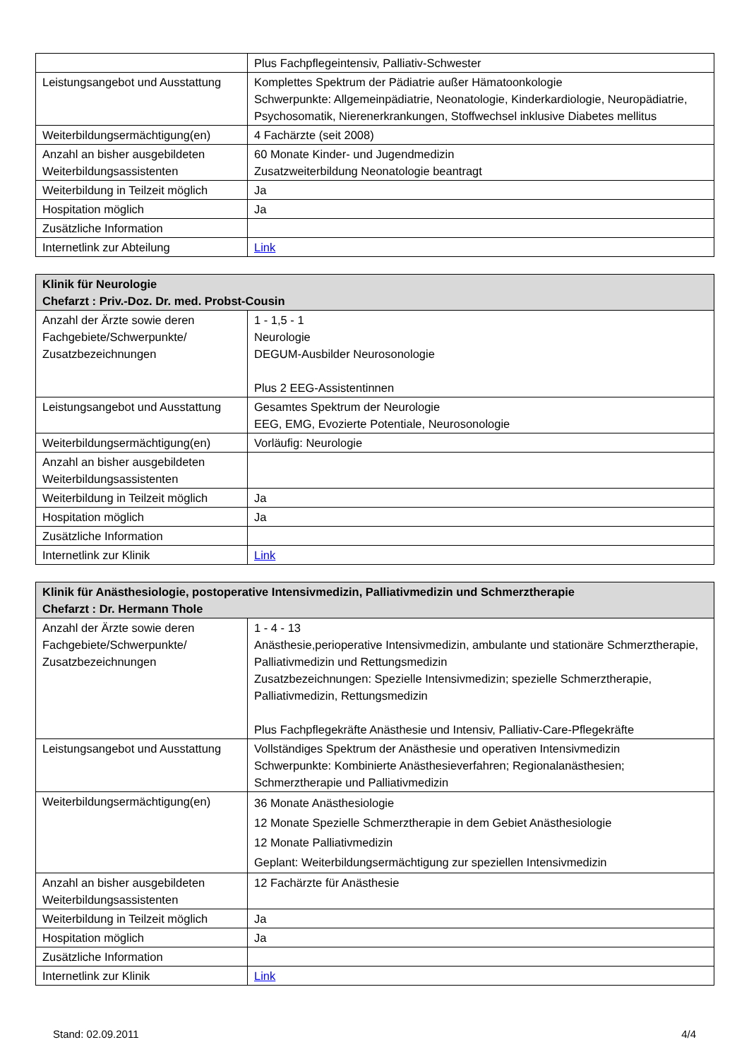| | Plus Fachpflegeintensiv, Palliativ-Schwester |
| Leistungsangebot und Ausstattung | Komplettes Spektrum der Pädiatrie außer Hämatoonkologie Schwerpunkte: Allgemeinpädiatrie, Neonatologie, Kinderkardiologie, Neuropädiatrie, Psychosomatik, Nierenerkrankungen, Stoffwechsel inklusive Diabetes mellitus |
| Weiterbildungsermächtigung(en) | 4 Fachärzte (seit 2008) |
| Anzahl an bisher ausgebildeten Weiterbildungsassistenten | 60 Monate Kinder- und Jugendmedizin Zusatzweiterbildung Neonatologie beantragt |
| Weiterbildung in Teilzeit möglich | Ja |
| Hospitation möglich | Ja |
| Zusätzliche Information | |
| Internetlink zur Abteilung | Link |
| Klinik für Neurologie Chefarzt : Priv.-Doz. Dr. med. Probst-Cousin | |
| --- | --- |
| Anzahl der Ärzte sowie deren Fachgebiete/Schwerpunkte/ Zusatzbezeichnungen | 1 - 1,5 - 1 Neurologie DEGUM-Ausbilder Neurosonologie Plus 2 EEG-Assistentinnen |
| Leistungsangebot und Ausstattung | Gesamtes Spektrum der Neurologie EEG, EMG, Evozierte Potentiale, Neurosonologie |
| Weiterbildungsermächtigung(en) | Vorläufig: Neurologie |
| Anzahl an bisher ausgebildeten Weiterbildungsassistenten | |
| Weiterbildung in Teilzeit möglich | Ja |
| Hospitation möglich | Ja |
| Zusätzliche Information | |
| Internetlink zur Klinik | Link |
| Klinik für Anästhesiologie, postoperative Intensivmedizin, Palliativmedizin und Schmerztherapie Chefarzt : Dr. Hermann Thole | |
| --- | --- |
| Anzahl der Ärzte sowie deren Fachgebiete/Schwerpunkte/ Zusatzbezeichnungen | 1 - 4 - 13 Anästhesie,perioperative Intensivmedizin, ambulante und stationäre Schmerztherapie, Palliativmedizin und Rettungsmedizin Zusatzbezeichnungen: Spezielle Intensivmedizin; spezielle Schmerztherapie, Palliativmedizin, Rettungsmedizin Plus Fachpflegekräfte Anästhesie und Intensiv, Palliativ-Care-Pflegekräfte |
| Leistungsangebot und Ausstattung | Vollständiges Spektrum der Anästhesie und operativen Intensivmedizin Schwerpunkte: Kombinierte Anästhesieverfahren; Regionalanästhesien; Schmerztherapie und Palliativmedizin |
| Weiterbildungsermächtigung(en) | 36 Monate Anästhesiologie 12 Monate Spezielle Schmerztherapie in dem Gebiet Anästhesiologie 12 Monate Palliativmedizin Geplant: Weiterbildungsermächtigung zur speziellen Intensivmedizin |
| Anzahl an bisher ausgebildeten Weiterbildungsassistenten | 12 Fachärzte für Anästhesie |
| Weiterbildung in Teilzeit möglich | Ja |
| Hospitation möglich | Ja |
| Zusätzliche Information | |
| Internetlink zur Klinik | Link |
Stand: 02.09.2011 4/4